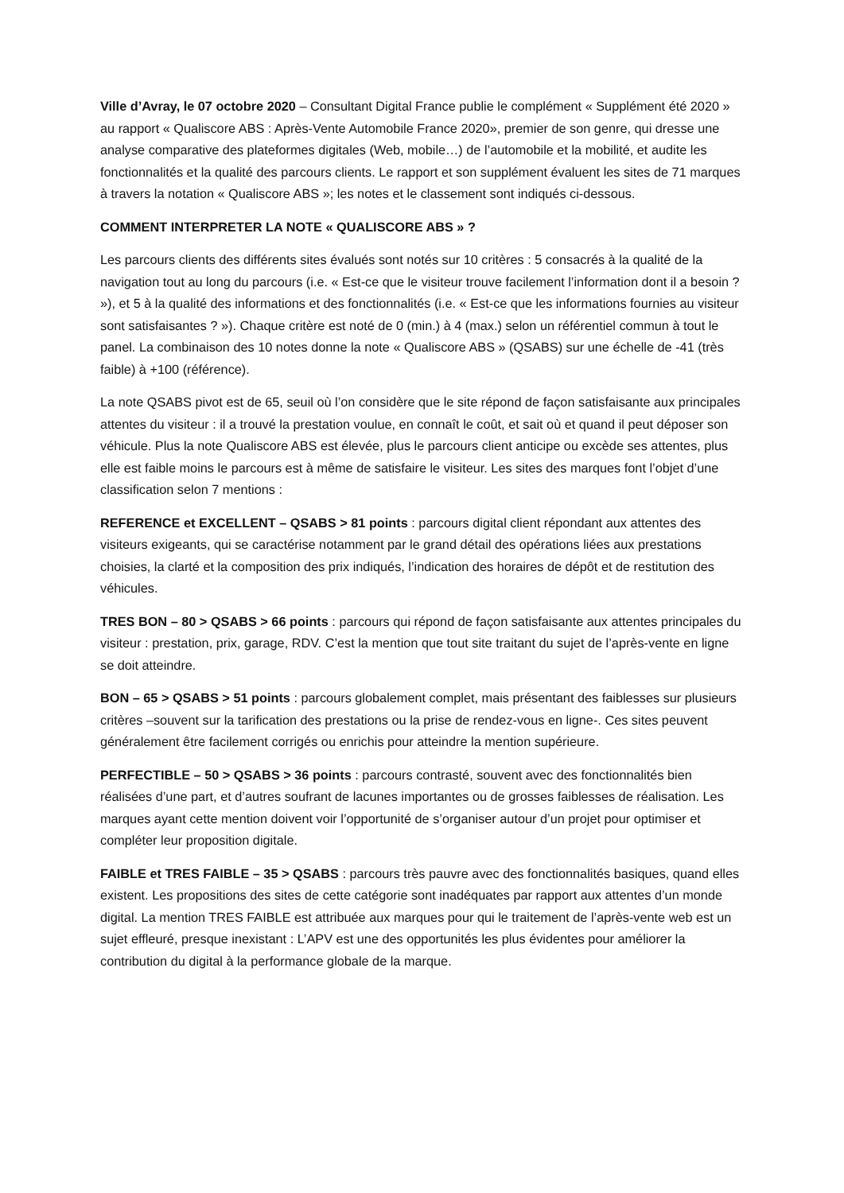Ville d’Avray, le 07 octobre 2020 – Consultant Digital France publie le complément « Supplément été 2020 » au rapport « Qualiscore ABS : Après-Vente Automobile France 2020», premier de son genre, qui dresse une analyse comparative des plateformes digitales (Web, mobile…) de l’automobile et la mobilité, et audite les fonctionnalités et la qualité des parcours clients. Le rapport et son supplément évaluent les sites de 71 marques à travers la notation « Qualiscore ABS »; les notes et le classement sont indiqués ci-dessous.
COMMENT INTERPRETER LA NOTE « QUALISCORE ABS » ?
Les parcours clients des différents sites évalués sont notés sur 10 critères : 5 consacrés à la qualité de la navigation tout au long du parcours (i.e. « Est-ce que le visiteur trouve facilement l’information dont il a besoin ? »), et 5 à la qualité des informations et des fonctionnalités (i.e. « Est-ce que les informations fournies au visiteur sont satisfaisantes ? »). Chaque critère est noté de 0 (min.) à 4 (max.) selon un référentiel commun à tout le panel. La combinaison des 10 notes donne la note « Qualiscore ABS » (QSABS) sur une échelle de -41 (très faible) à +100 (référence).
La note QSABS pivot est de 65, seuil où l’on considère que le site répond de façon satisfaisante aux principales attentes du visiteur : il a trouvé la prestation voulue, en connaît le coût, et sait où et quand il peut déposer son véhicule. Plus la note Qualiscore ABS est élevée, plus le parcours client anticipe ou excède ses attentes, plus elle est faible moins le parcours est à même de satisfaire le visiteur. Les sites des marques font l’objet d’une classification selon 7 mentions :
REFERENCE et EXCELLENT – QSABS > 81 points : parcours digital client répondant aux attentes des visiteurs exigeants, qui se caractérise notamment par le grand détail des opérations liées aux prestations choisies, la clarté et la composition des prix indiqués, l’indication des horaires de dépôt et de restitution des véhicules.
TRES BON – 80 > QSABS > 66 points : parcours qui répond de façon satisfaisante aux attentes principales du visiteur : prestation, prix, garage, RDV. C’est la mention que tout site traitant du sujet de l’après-vente en ligne se doit atteindre.
BON – 65 > QSABS > 51 points : parcours globalement complet, mais présentant des faiblesses sur plusieurs critères –souvent sur la tarification des prestations ou la prise de rendez-vous en ligne-. Ces sites peuvent généralement être facilement corrigés ou enrichis pour atteindre la mention supérieure.
PERFECTIBLE – 50 > QSABS > 36 points : parcours contrasté, souvent avec des fonctionnalités bien réalisées d’une part, et d’autres soufrant de lacunes importantes ou de grosses faiblesses de réalisation. Les marques ayant cette mention doivent voir l’opportunité de s’organiser autour d’un projet pour optimiser et compléter leur proposition digitale.
FAIBLE et TRES FAIBLE – 35 > QSABS : parcours très pauvre avec des fonctionnalités basiques, quand elles existent. Les propositions des sites de cette catégorie sont inadéquates par rapport aux attentes d’un monde digital. La mention TRES FAIBLE est attribuée aux marques pour qui le traitement de l’après-vente web est un sujet effleuré, presque inexistant : L’APV est une des opportunités les plus évidentes pour améliorer la contribution du digital à la performance globale de la marque.